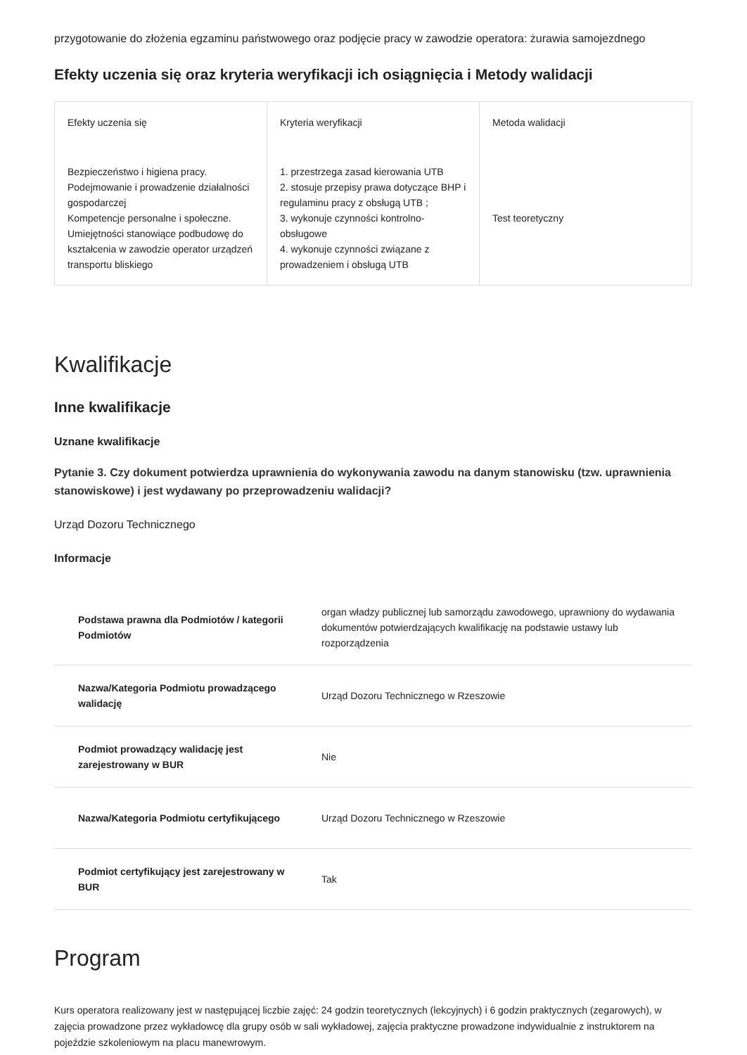przygotowanie do złożenia egzaminu państwowego oraz podjęcie pracy w zawodzie operatora: żurawia samojezdnego
Efekty uczenia się oraz kryteria weryfikacji ich osiągnięcia i Metody walidacji
| Efekty uczenia się | Kryteria weryfikacji | Metoda walidacji |
| --- | --- | --- |
| Bezpieczeństwo i higiena pracy. Podejmowanie i prowadzenie działalności gospodarczej Kompetencje personalne i społeczne. Umiejętności stanowiące podbudowę do kształcenia w zawodzie operator urządzeń transportu bliskiego | 1. przestrzega zasad kierowania UTB 2. stosuje przepisy prawa dotyczące BHP i regulaminu pracy z obsługą UTB ; 3. wykonuje czynności kontrolno-obsługowe 4. wykonuje czynności związane z prowadzeniem i obsługą UTB | Test teoretyczny |
Kwalifikacje
Inne kwalifikacje
Uznane kwalifikacje
Pytanie 3. Czy dokument potwierdza uprawnienia do wykonywania zawodu na danym stanowisku (tzw. uprawnienia stanowiskowe) i jest wydawany po przeprowadzeniu walidacji?
Urząd Dozoru Technicznego
Informacje
| Podstawa prawna dla Podmiotów / kategorii Podmiotów | organ władzy publicznej lub samorządu zawodowego, uprawniony do wydawania dokumentów potwierdzających kwalifikację na podstawie ustawy lub rozporządzenia |
| Nazwa/Kategoria Podmiotu prowadzącego walidację | Urząd Dozoru Technicznego w Rzeszowie |
| Podmiot prowadzący walidację jest zarejestrowany w BUR | Nie |
| Nazwa/Kategoria Podmiotu certyfikującego | Urząd Dozoru Technicznego w Rzeszowie |
| Podmiot certyfikujący jest zarejestrowany w BUR | Tak |
Program
Kurs operatora realizowany jest w następującej liczbie zajęć: 24 godzin teoretycznych (lekcyjnych) i 6 godzin praktycznych (zegarowych), w zajęcia prowadzone przez wykładowcę dla grupy osób w sali wykładowej, zajęcia praktyczne prowadzone indywidualnie z instruktorem na pojeździe szkoleniowym na placu manewrowym.